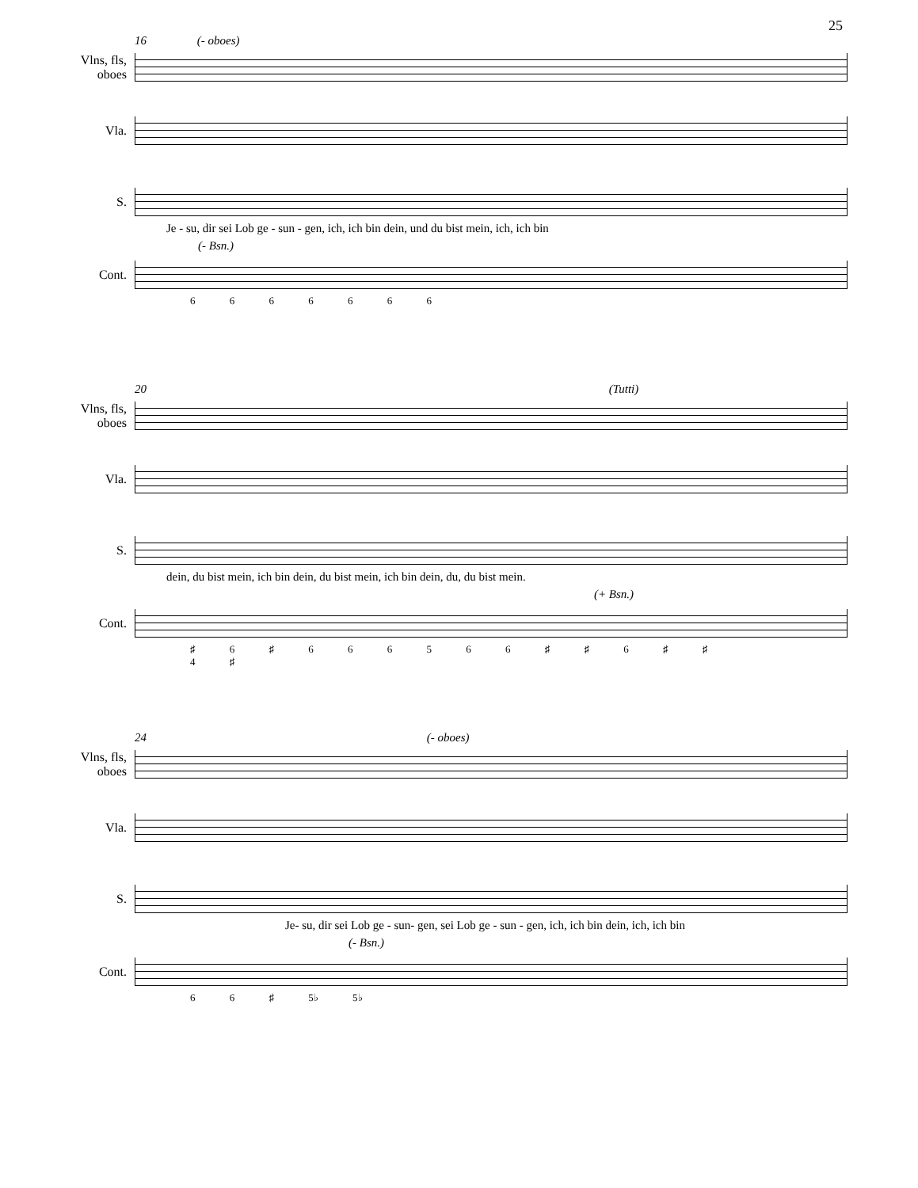25
16 (- oboes)
Vlns, fls,
oboes
Vla.
S.
Je - su, dir sei Lob ge - sun - gen, ich, ich bin dein, und du bist mein, ich, ich bin
(- Bsn.)
Cont.
6 6 6 6 6 6 6
20 (Tutti)
Vlns, fls,
oboes
Vla.
S.
dein, du bist mein, ich bin dein, du bist mein, ich bin dein, du, du bist mein.
(+ Bsn.)
Cont.
♯ 6 ♯ 6 6 6 5 6 6 ♯ ♯ 6 ♯ ♯
4 ♯
24 (- oboes)
Vlns, fls,
oboes
Vla.
S.
Je- su, dir sei Lob ge - sun- gen, sei Lob ge - sun - gen, ich, ich bin dein, ich, ich bin
(- Bsn.)
Cont.
6 6 ♯ 5♭ 5♭